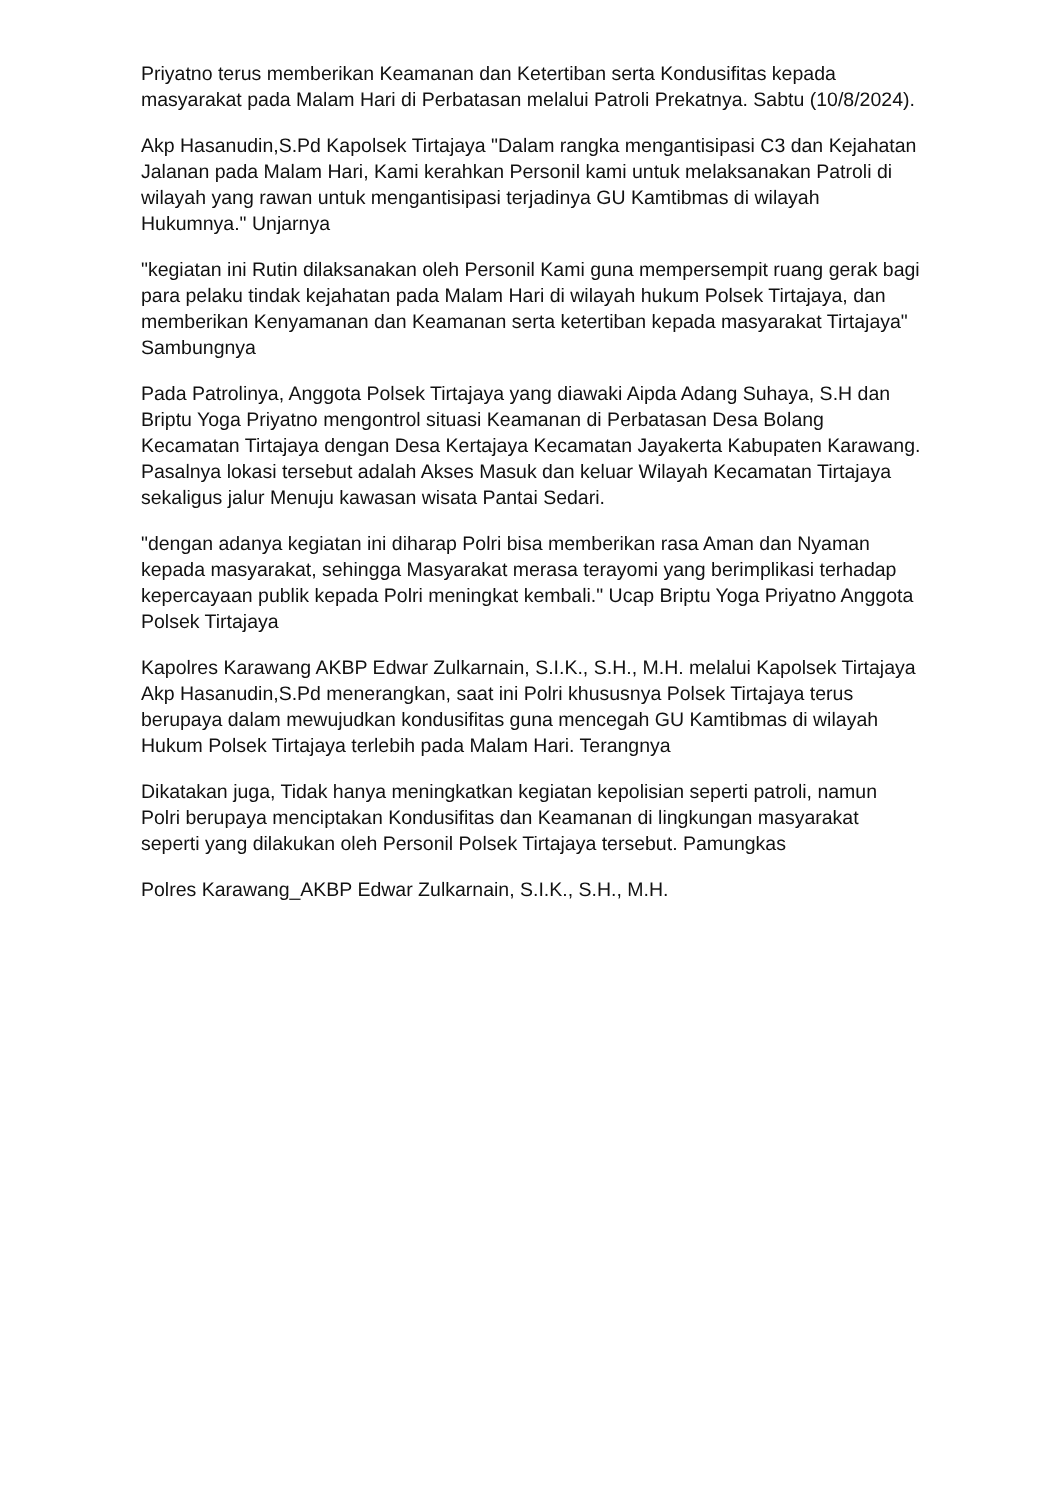Priyatno terus memberikan Keamanan dan Ketertiban serta Kondusifitas kepada masyarakat pada Malam Hari di Perbatasan melalui Patroli Prekatnya. Sabtu (10/8/2024).
Akp Hasanudin,S.Pd Kapolsek Tirtajaya "Dalam rangka mengantisipasi C3 dan Kejahatan Jalanan pada Malam Hari, Kami kerahkan Personil kami untuk melaksanakan Patroli di wilayah yang rawan untuk mengantisipasi terjadinya GU Kamtibmas di wilayah Hukumnya." Unjarnya
"kegiatan ini Rutin dilaksanakan oleh Personil Kami guna mempersempit ruang gerak bagi para pelaku tindak kejahatan pada Malam Hari di wilayah hukum Polsek Tirtajaya, dan memberikan Kenyamanan dan Keamanan serta ketertiban kepada masyarakat Tirtajaya" Sambungnya
Pada Patrolinya, Anggota Polsek Tirtajaya yang diawaki Aipda Adang Suhaya, S.H dan Briptu Yoga Priyatno mengontrol situasi Keamanan di Perbatasan Desa Bolang Kecamatan Tirtajaya dengan Desa Kertajaya Kecamatan Jayakerta Kabupaten Karawang. Pasalnya lokasi tersebut adalah Akses Masuk dan keluar Wilayah Kecamatan Tirtajaya sekaligus jalur Menuju kawasan wisata Pantai Sedari.
"dengan adanya kegiatan ini diharap Polri bisa memberikan rasa Aman dan Nyaman kepada masyarakat, sehingga Masyarakat merasa terayomi yang berimplikasi terhadap kepercayaan publik kepada Polri meningkat kembali." Ucap Briptu Yoga Priyatno Anggota Polsek Tirtajaya
Kapolres Karawang AKBP Edwar Zulkarnain, S.I.K., S.H., M.H. melalui Kapolsek Tirtajaya Akp Hasanudin,S.Pd menerangkan, saat ini Polri khususnya Polsek Tirtajaya terus berupaya dalam mewujudkan kondusifitas guna mencegah GU Kamtibmas di wilayah Hukum Polsek Tirtajaya terlebih pada Malam Hari. Terangnya
Dikatakan juga, Tidak hanya meningkatkan kegiatan kepolisian seperti patroli, namun Polri berupaya menciptakan Kondusifitas dan Keamanan di lingkungan masyarakat seperti yang dilakukan oleh Personil Polsek Tirtajaya tersebut. Pamungkas
Polres Karawang_AKBP Edwar Zulkarnain, S.I.K., S.H., M.H.